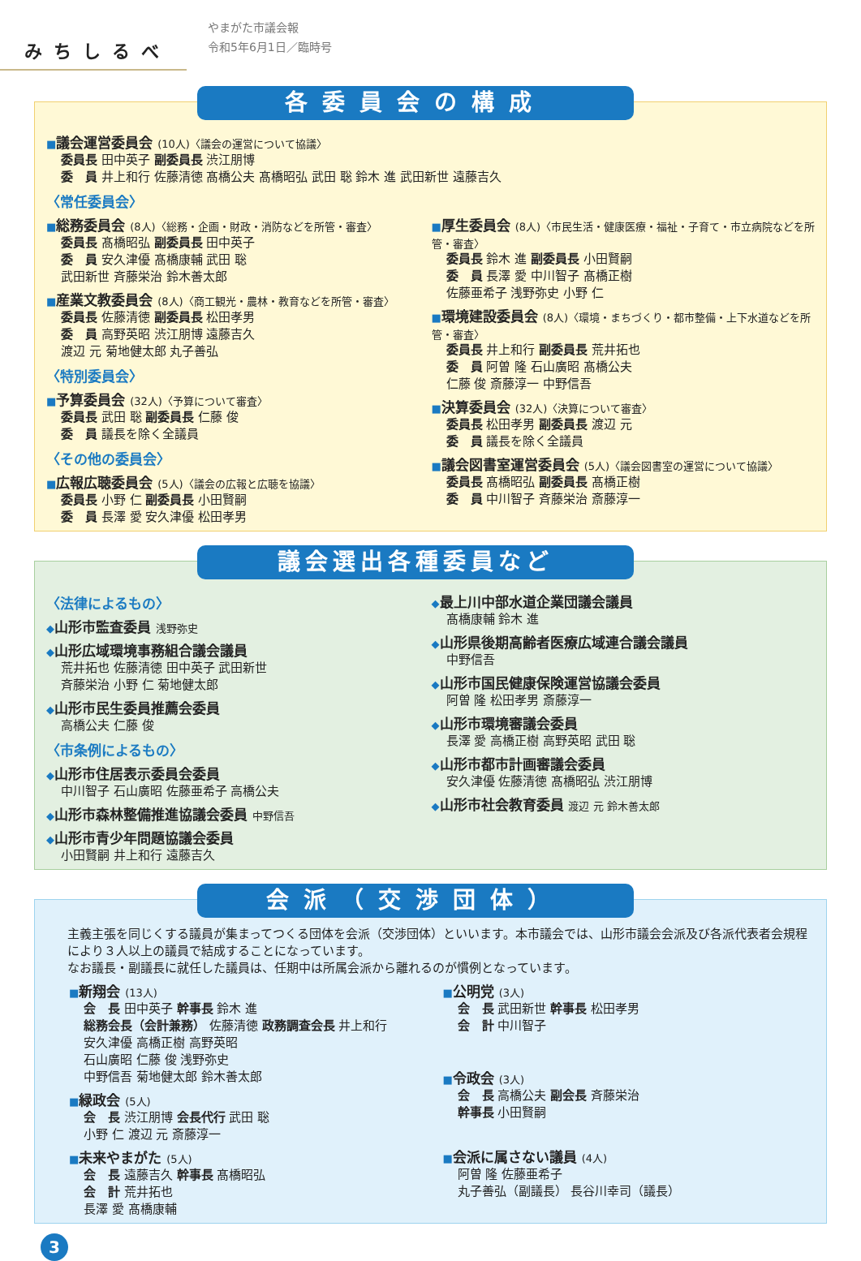みちしるべ
やまがた市議会報
令和5年6月1日／臨時号
各委員会の構成
■議会運営委員会 (10人)〈議会の運営について協議〉
委員長 田中英子 副委員長 渋江朋博
委　員 井上和行 佐藤清徳 髙橋公夫 髙橋昭弘 武田 聡 鈴木 進 武田新世 遠藤吉久
〈常任委員会〉
■総務委員会 (8人)〈総務・企画・財政・消防などを所管・審査〉
委員長 髙橋昭弘 副委員長 田中英子
委　員 安久津優 髙橋康輔 武田 聡
武田新世 斉藤栄治 鈴木善太郎
■産業文教委員会 (8人)〈商工観光・農林・教育などを所管・審査〉
委員長 佐藤清徳 副委員長 松田孝男
委　員 高野英昭 渋江朋博 遠藤吉久
渡辺 元 菊地健太郎 丸子善弘
〈特別委員会〉
■予算委員会 (32人)〈予算について審査〉
委員長 武田 聡 副委員長 仁藤 俊
委　員 議長を除く全議員
〈その他の委員会〉
■広報広聴委員会 (5人)〈議会の広報と広聴を協議〉
委員長 小野 仁 副委員長 小田賢嗣
委　員 長澤 愛 安久津優 松田孝男
■厚生委員会 (8人)〈市民生活・健康医療・福祉・子育て・市立病院などを所管・審査〉
委員長 鈴木 進 副委員長 小田賢嗣
委　員 長澤 愛 中川智子 髙橋正樹
佐藤亜希子 浅野弥史 小野 仁
■環境建設委員会 (8人)〈環境・まちづくり・都市整備・上下水道などを所管・審査〉
委員長 井上和行 副委員長 荒井拓也
委　員 阿曽 隆 石山廣昭 髙橋公夫
仁藤 俊 斎藤淳一 中野信吾
■決算委員会 (32人)〈決算について審査〉
委員長 松田孝男 副委員長 渡辺 元
委　員 議長を除く全議員
■議会図書室運営委員会 (5人)〈議会図書室の運営について協議〉
委員長 髙橋昭弘 副委員長 髙橋正樹
委　員 中川智子 斉藤栄治 斎藤淳一
議会選出各種委員など
〈法律によるもの〉
◆山形市監査委員 浅野弥史
◆山形広域環境事務組合議会議員
荒井拓也 佐藤清徳 田中英子 武田新世
斉藤栄治 小野 仁 菊地健太郎
◆山形市民生委員推薦会委員
高橋公夫 仁藤 俊
〈市条例によるもの〉
◆山形市住居表示委員会委員
中川智子 石山廣昭 佐藤亜希子 高橋公夫
◆山形市森林整備推進協議会委員 中野信吾
◆山形市青少年問題協議会委員
小田賢嗣 井上和行 遠藤吉久
◆最上川中部水道企業団議会議員
髙橋康輔 鈴木 進
◆山形県後期高齢者医療広域連合議会議員
中野信吾
◆山形市国民健康保険運営協議会委員
阿曽 隆 松田孝男 斎藤淳一
◆山形市環境審議会委員
長澤 愛 高橋正樹 高野英昭 武田 聡
◆山形市都市計画審議会委員
安久津優 佐藤清徳 髙橋昭弘 渋江朋博
◆山形市社会教育委員 渡辺 元 鈴木善太郎
会派（交渉団体）
主義主張を同じくする議員が集まってつくる団体を会派（交渉団体）といいます。本市議会では、山形市議会会派及び各派代表者会規程により３人以上の議員で結成することになっています。
なお議長・副議長に就任した議員は、任期中は所属会派から離れるのが慣例となっています。
■新翔会 (13人)
会　長 田中英子 幹事長 鈴木 進
総務会長（会計兼務） 佐藤清徳 政務調査会長 井上和行
安久津優 高橋正樹 高野英昭
石山廣昭 仁藤 俊 浅野弥史
中野信吾 菊地健太郎 鈴木善太郎
■緑政会 (5人)
会　長 渋江朋博 会長代行 武田 聡
小野 仁 渡辺 元 斎藤淳一
■未来やまがた (5人)
会　長 遠藤吉久 幹事長 髙橋昭弘
会　計 荒井拓也
長澤 愛 髙橋康輔
■公明党 (3人)
会　長 武田新世 幹事長 松田孝男
会　計 中川智子
■令政会 (3人)
会　長 高橋公夫 副会長 斉藤栄治
幹事長 小田賢嗣
■会派に属さない議員 (4人)
阿曽 隆 佐藤亜希子
丸子善弘（副議長） 長谷川幸司（議長）
3